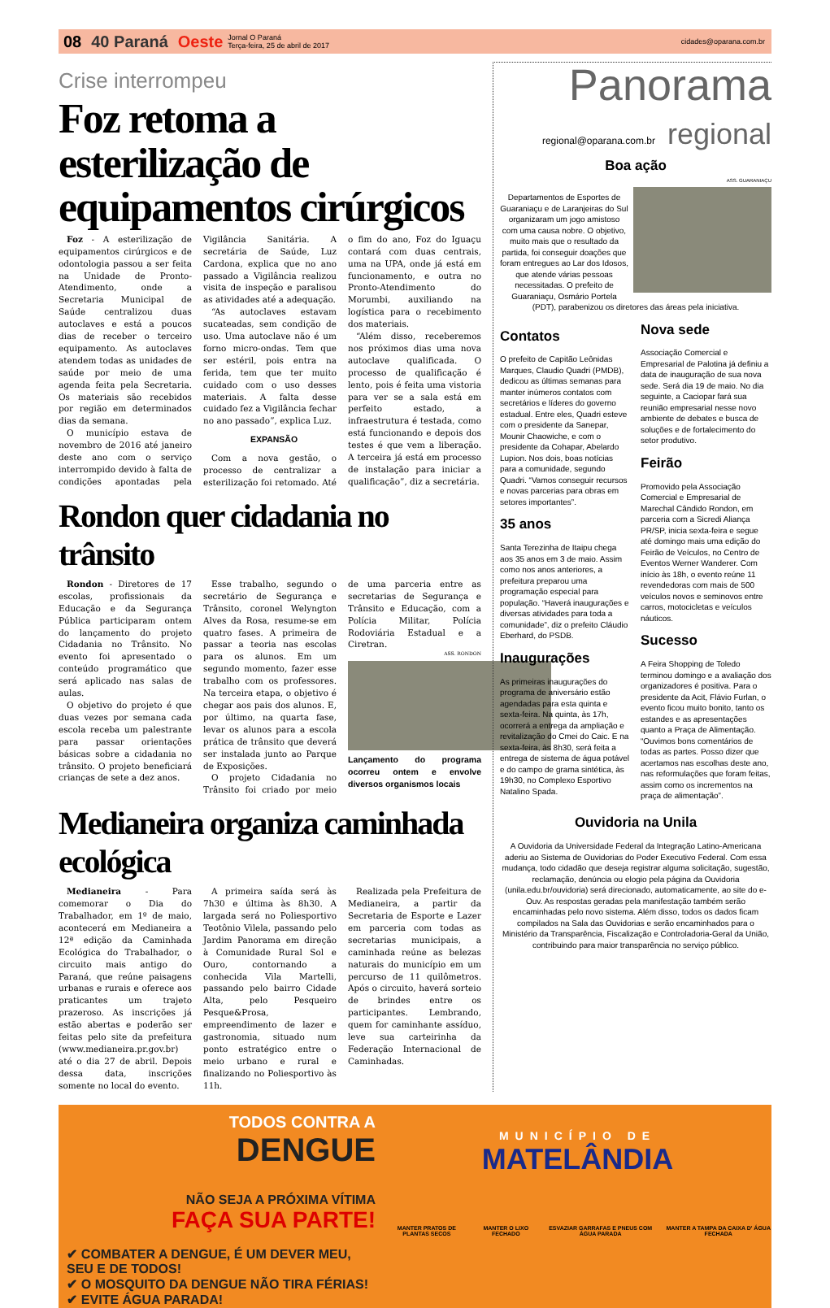08 40 Paraná Oeste Jornal O Paraná
Terça-feira, 25 de abril de 2017 cidades@oparana.com.br
Crise interrompeu
Foz retoma a esterilização de equipamentos cirúrgicos
Foz - A esterilização de equipamentos cirúrgicos e de odontologia passou a ser feita na Unidade de Pronto-Atendimento, onde a Secretaria Municipal de Saúde centralizou duas autoclaves e está a poucos dias de receber o terceiro equipamento. As autoclaves atendem todas as unidades de saúde por meio de uma agenda feita pela Secretaria. Os materiais são recebidos por região em determinados dias da semana.
O município estava de novembro de 2016 até janeiro deste ano com o serviço interrompido devido à falta de condições apontadas pela Vigilância Sanitária. A secretária de Saúde, Luz Cardona, explica que no ano passado a Vigilância realizou visita de inspeção e paralisou as atividades até a adequação.
“As autoclaves estavam sucateadas, sem condição de uso. Uma autoclave não é um forno micro-ondas. Tem que ser estéril, pois entra na ferida, tem que ter muito cuidado com o uso desses materiais. A falta desse cuidado fez a Vigilância fechar no ano passado”, explica Luz.
EXPANSÃO
Com a nova gestão, o processo de centralizar a esterilização foi retomado. Até o fim do ano, Foz do Iguaçu contará com duas centrais, uma na UPA, onde já está em funcionamento, e outra no Pronto-Atendimento do Morumbi, auxiliando na logística para o recebimento dos materiais.
“Além disso, receberemos nos próximos dias uma nova autoclave qualificada. O processo de qualificação é lento, pois é feita uma vistoria para ver se a sala está em perfeito estado, a infraestrutura é testada, como está funcionando e depois dos testes é que vem a liberação. A terceira já está em processo de instalação para iniciar a qualificação”, diz a secretária.
Rondon quer cidadania no trânsito
Rondon - Diretores de 17 escolas, profissionais da Educação e da Segurança Pública participaram ontem do lançamento do projeto Cidadania no Trânsito. No evento foi apresentado o conteúdo programático que será aplicado nas salas de aulas.
O objetivo do projeto é que duas vezes por semana cada escola receba um palestrante para passar orientações básicas sobre a cidadania no trânsito. O projeto beneficiará crianças de sete a dez anos.
Esse trabalho, segundo o secretário de Segurança e Trânsito, coronel Welyngton Alves da Rosa, resume-se em quatro fases. A primeira de passar a teoria nas escolas para os alunos. Em um segundo momento, fazer esse trabalho com os professores. Na terceira etapa, o objetivo é chegar aos pais dos alunos. E, por último, na quarta fase, levar os alunos para a escola prática de trânsito que deverá ser instalada junto ao Parque de Exposições.
O projeto Cidadania no Trânsito foi criado por meio de uma parceria entre as secretarias de Segurança e Trânsito e Educação, com a Polícia Militar, Polícia Rodoviária Estadual e a Ciretran.
ASS. RONDON
Lançamento do programa ocorreu ontem e envolve diversos organismos locais
Medianeira organiza caminhada ecológica
Medianeira - Para comemorar o Dia do Trabalhador, em 1º de maio, acontecerá em Medianeira a 12ª edição da Caminhada Ecológica do Trabalhador, o circuito mais antigo do Paraná, que reúne paisagens urbanas e rurais e oferece aos praticantes um trajeto prazeroso. As inscrições já estão abertas e poderão ser feitas pelo site da prefeitura (www.medianeira.pr.gov.br) até o dia 27 de abril. Depois dessa data, inscrições somente no local do evento.
A primeira saída será às 7h30 e última às 8h30. A largada será no Poliesportivo Teotônio Vilela, passando pelo Jardim Panorama em direção à Comunidade Rural Sol e Ouro, contornando a conhecida Vila Martelli, passando pelo bairro Cidade Alta, pelo Pesqueiro Pesque&Prosa, empreendimento de lazer e gastronomia, situado num ponto estratégico entre o meio urbano e rural e finalizando no Poliesportivo às 11h.
Realizada pela Prefeitura de Medianeira, a partir da Secretaria de Esporte e Lazer em parceria com todas as secretarias municipais, a caminhada reúne as belezas naturais do município em um percurso de 11 quilômetros. Após o circuito, haverá sorteio de brindes entre os participantes. Lembrando, quem for caminhante assíduo, leve sua carteirinha da Federação Internacional de Caminhadas.
Panorama
regional@oparana.com.br regional
Boa ação
ASS. GUARANIAÇU
Departamentos de Esportes de Guaraniaçu e de Laranjeiras do Sul organizaram um jogo amistoso com uma causa nobre. O objetivo, muito mais que o resultado da partida, foi conseguir doações que foram entregues ao Lar dos Idosos, que atende várias pessoas necessitadas. O prefeito de Guaraniaçu, Osmário Portela (PDT), parabenizou os diretores das áreas pela iniciativa.
Contatos
O prefeito de Capitão Leônidas Marques, Claudio Quadri (PMDB), dedicou as últimas semanas para manter inúmeros contatos com secretários e líderes do governo estadual. Entre eles, Quadri esteve com o presidente da Sanepar, Mounir Chaowiche, e com o presidente da Cohapar, Abelardo Lupion. Nos dois, boas notícias para a comunidade, segundo Quadri. “Vamos conseguir recursos e novas parcerias para obras em setores importantes”.
35 anos
Santa Terezinha de Itaipu chega aos 35 anos em 3 de maio. Assim como nos anos anteriores, a prefeitura preparou uma programação especial para população. “Haverá inaugurações e diversas atividades para toda a comunidade”, diz o prefeito Cláudio Eberhard, do PSDB.
Inaugurações
As primeiras inaugurações do programa de aniversário estão agendadas para esta quinta e sexta-feira. Na quinta, às 17h, ocorrerá a entrega da ampliação e revitalização do Cmei do Caic. E na sexta-feira, às 8h30, será feita a entrega de sistema de água potável e do campo de grama sintética, às 19h30, no Complexo Esportivo Natalino Spada.
Nova sede
Associação Comercial e Empresarial de Palotina já definiu a data de inauguração de sua nova sede. Será dia 19 de maio. No dia seguinte, a Caciopar fará sua reunião empresarial nesse novo ambiente de debates e busca de soluções e de fortalecimento do setor produtivo.
Feirão
Promovido pela Associação Comercial e Empresarial de Marechal Cândido Rondon, em parceria com a Sicredi Aliança PR/SP, inicia sexta-feira e segue até domingo mais uma edição do Feirão de Veículos, no Centro de Eventos Werner Wanderer. Com início às 18h, o evento reúne 11 revendedoras com mais de 500 veículos novos e seminovos entre carros, motocicletas e veículos náuticos.
Sucesso
A Feira Shopping de Toledo terminou domingo e a avaliação dos organizadores é positiva. Para o presidente da Acit, Flávio Furlan, o evento ficou muito bonito, tanto os estandes e as apresentações quanto a Praça de Alimentação. “Ouvimos bons comentários de todas as partes. Posso dizer que acertamos nas escolhas deste ano, nas reformulações que foram feitas, assim como os incrementos na praça de alimentação”.
Ouvidoria na Unila
A Ouvidoria da Universidade Federal da Integração Latino-Americana aderiu ao Sistema de Ouvidorias do Poder Executivo Federal. Com essa mudança, todo cidadão que deseja registrar alguma solicitação, sugestão, reclamação, denúncia ou elogio pela página da Ouvidoria (unila.edu.br/ouvidoria) será direcionado, automaticamente, ao site do e-Ouv. As respostas geradas pela manifestação também serão encaminhadas pelo novo sistema. Além disso, todos os dados ficam compilados na Sala das Ouvidorias e serão encaminhados para o Ministério da Transparência, Fiscalização e Controladoria-Geral da União, contribuindo para maior transparência no serviço público.
TODOS CONTRA A
DENGUE
NÃO SEJA A PRÓXIMA VÍTIMA
FAÇA SUA PARTE!
✔ COMBATER A DENGUE, É UM DEVER MEU, SEU E DE TODOS!
✔ O MOSQUITO DA DENGUE NÃO TIRA FÉRIAS!
✔ EVITE ÁGUA PARADA!
MUNICÍPIO DE
MATELÂNDIA
MANTER PRATOS DE PLANTAS SECOS MANTER O LIXO FECHADO ESVAZIAR GARRAFAS E PNEUS COM ÁGUA PARADA MANTER A TAMPA DA CAIXA D' ÁGUA FECHADA